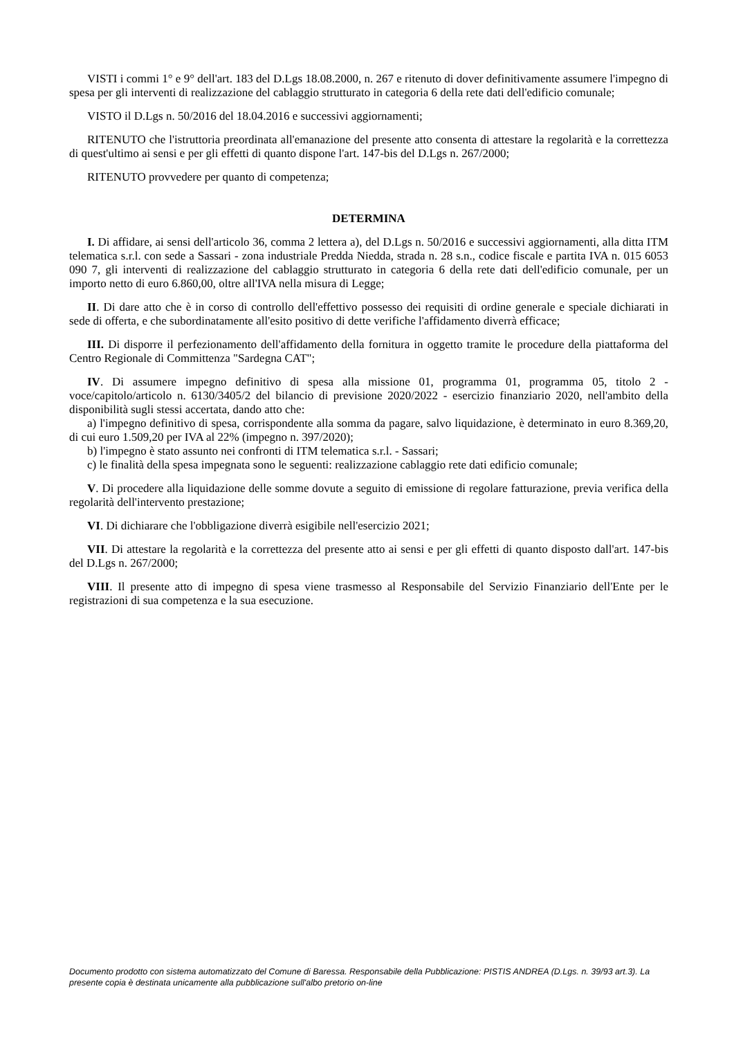VISTI i commi 1° e 9° dell'art. 183 del D.Lgs 18.08.2000, n. 267 e ritenuto di dover definitivamente assumere l'impegno di spesa per gli interventi di realizzazione del cablaggio strutturato in categoria 6 della rete dati dell'edificio comunale;
VISTO il D.Lgs n. 50/2016 del 18.04.2016 e successivi aggiornamenti;
RITENUTO che l'istruttoria preordinata all'emanazione del presente atto consenta di attestare la regolarità e la correttezza di quest'ultimo ai sensi e per gli effetti di quanto dispone l'art. 147-bis del D.Lgs n. 267/2000;
RITENUTO provvedere per quanto di competenza;
DETERMINA
I. Di affidare, ai sensi dell'articolo 36, comma 2 lettera a), del D.Lgs n. 50/2016 e successivi aggiornamenti, alla ditta ITM telematica s.r.l. con sede a Sassari - zona industriale Predda Niedda, strada n. 28 s.n., codice fiscale e partita IVA n. 015 6053 090 7, gli interventi di realizzazione del cablaggio strutturato in categoria 6 della rete dati dell'edificio comunale, per un importo netto di euro 6.860,00, oltre all'IVA nella misura di Legge;
II. Di dare atto che è in corso di controllo dell'effettivo possesso dei requisiti di ordine generale e speciale dichiarati in sede di offerta, e che subordinatamente all'esito positivo di dette verifiche l'affidamento diverrà efficace;
III. Di disporre il perfezionamento dell'affidamento della fornitura in oggetto tramite le procedure della piattaforma del Centro Regionale di Committenza "Sardegna CAT";
IV. Di assumere impegno definitivo di spesa alla missione 01, programma 01, programma 05, titolo 2 - voce/capitolo/articolo n. 6130/3405/2 del bilancio di previsione 2020/2022 - esercizio finanziario 2020, nell'ambito della disponibilità sugli stessi accertata, dando atto che:
a) l'impegno definitivo di spesa, corrispondente alla somma da pagare, salvo liquidazione, è determinato in euro 8.369,20, di cui euro 1.509,20 per IVA al 22% (impegno n. 397/2020);
b) l'impegno è stato assunto nei confronti di ITM telematica s.r.l. - Sassari;
c) le finalità della spesa impegnata sono le seguenti: realizzazione cablaggio rete dati edificio comunale;
V. Di procedere alla liquidazione delle somme dovute a seguito di emissione di regolare fatturazione, previa verifica della regolarità dell'intervento prestazione;
VI. Di dichiarare che l'obbligazione diverrà esigibile nell'esercizio 2021;
VII. Di attestare la regolarità e la correttezza del presente atto ai sensi e per gli effetti di quanto disposto dall'art. 147-bis del D.Lgs n. 267/2000;
VIII. Il presente atto di impegno di spesa viene trasmesso al Responsabile del Servizio Finanziario dell'Ente per le registrazioni di sua competenza e la sua esecuzione.
Documento prodotto con sistema automatizzato del Comune di Baressa. Responsabile della Pubblicazione: PISTIS ANDREA (D.Lgs. n. 39/93 art.3). La presente copia è destinata unicamente alla pubblicazione sull'albo pretorio on-line